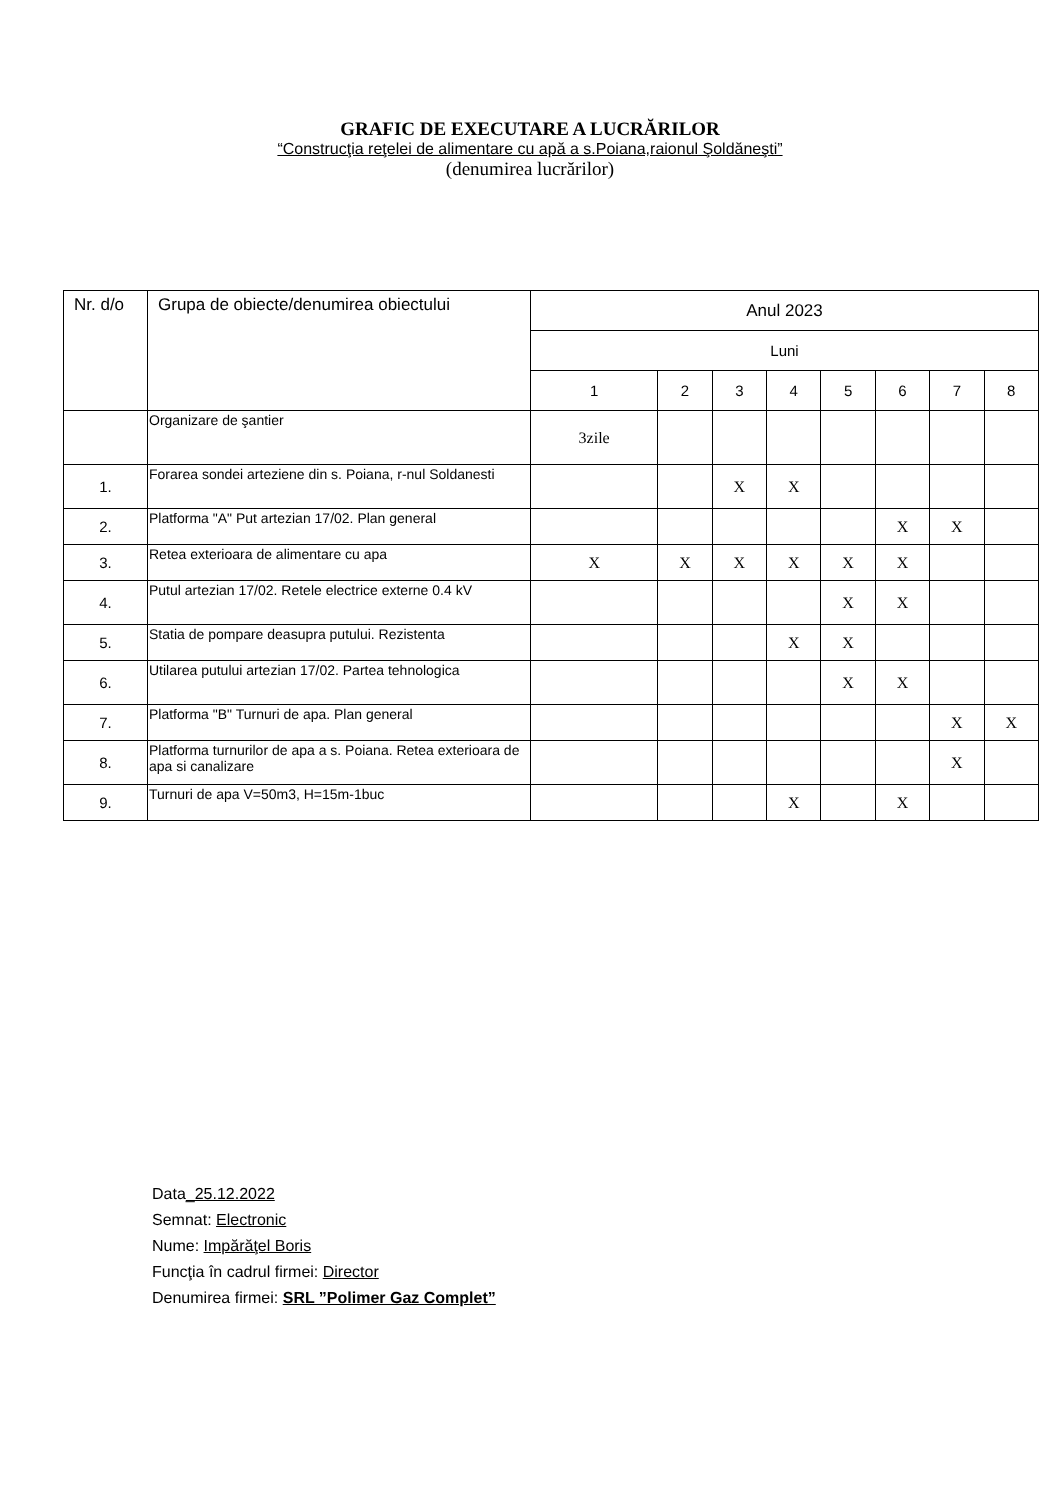GRAFIC DE EXECUTARE A LUCRĂRILOR
“Construcţia reţelei de alimentare cu apă a s.Poiana,raionul Şoldăneşti”
(denumirea lucrărilor)
| Nr. d/o | Grupa de obiecte/denumirea obiectului | Anul 2023 | | | | | | | |
| --- | --- | --- | --- | --- | --- | --- | --- | --- | --- |
| | | Luni | | | | | | | |
| | | 1 | 2 | 3 | 4 | 5 | 6 | 7 | 8 |
| | Organizare de şantier | 3zile | | | | | | | |
| 1. | Forarea sondei arteziene din s. Poiana, r-nul Soldanesti | | | X | X | | | | |
| 2. | Platforma "A" Put artezian 17/02. Plan general | | | | | | X | X | |
| 3. | Retea exterioara de alimentare cu apa | X | X | X | X | X | X | | |
| 4. | Putul artezian 17/02. Retele electrice externe 0.4 kV | | | | | X | X | | |
| 5. | Statia de pompare deasupra putului. Rezistenta | | | | X | X | | | |
| 6. | Utilarea putului artezian 17/02. Partea tehnologica | | | | | X | X | | |
| 7. | Platforma "B" Turnuri de apa. Plan general | | | | | | | X | X |
| 8. | Platforma turnurilor de apa a s. Poiana. Retea exterioara de apa si canalizare | | | | | | | X | |
| 9. | Turnuri de apa V=50m3, H=15m-1buc | | | | X | | X | | |
Data_25.12.2022
Semnat: Electronic
Nume: Impărăţel Boris
Funcţia în cadrul firmei: Director
Denumirea firmei: SRL ”Polimer Gaz Complet”